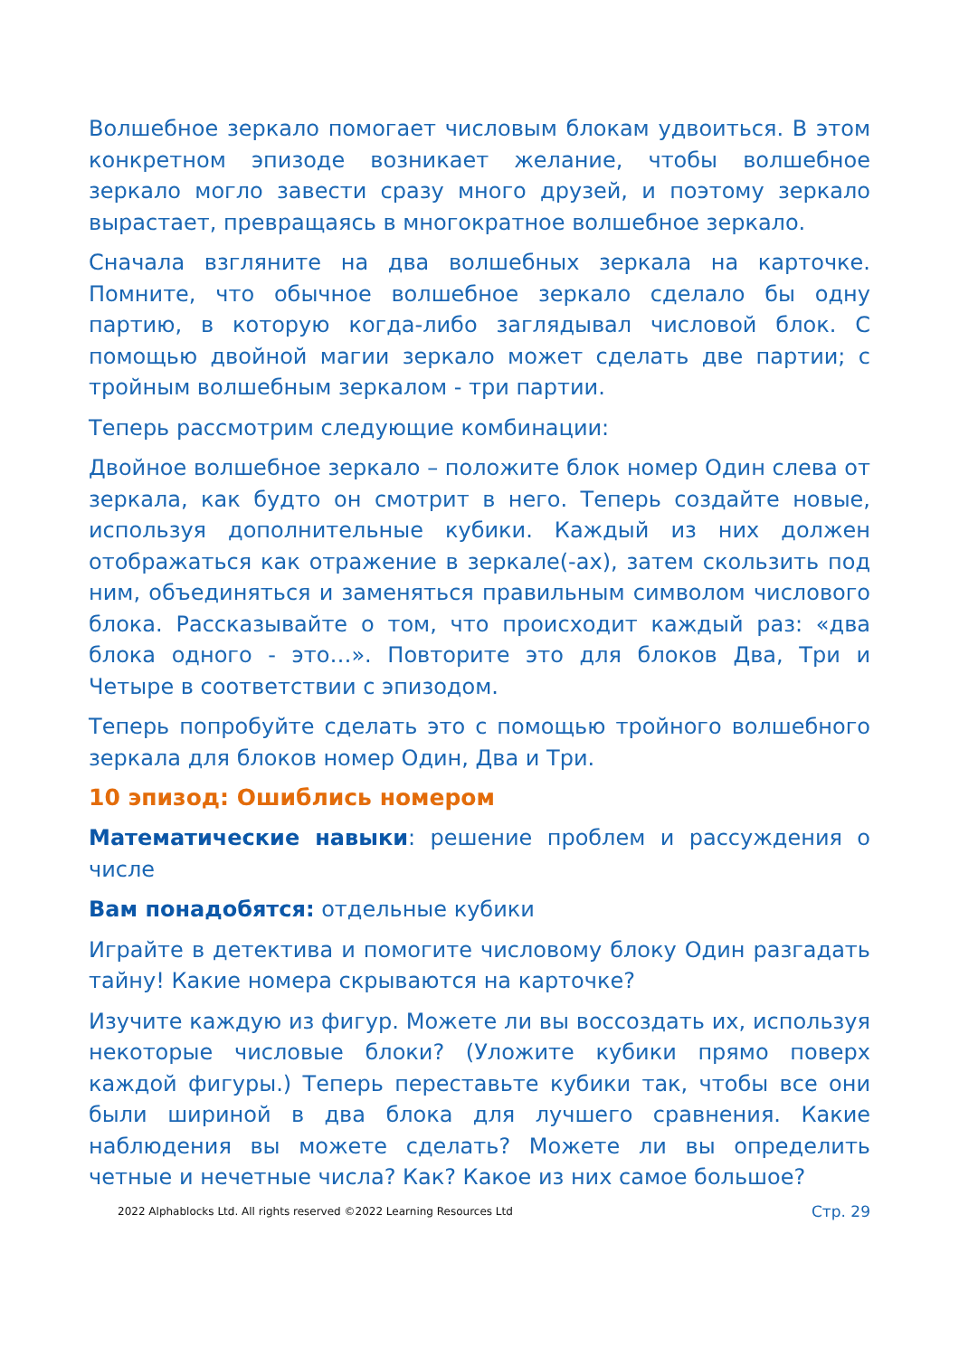Волшебное зеркало помогает числовым блокам удвоиться. В этом конкретном эпизоде возникает желание, чтобы волшебное зеркало могло завести сразу много друзей, и поэтому зеркало вырастает, превращаясь в многократное волшебное зеркало.
Сначала взгляните на два волшебных зеркала на карточке. Помните, что обычное волшебное зеркало сделало бы одну партию, в которую когда-либо заглядывал числовой блок. С помощью двойной магии зеркало может сделать две партии; с тройным волшебным зеркалом - три партии.
Теперь рассмотрим следующие комбинации:
Двойное волшебное зеркало – положите блок номер Один слева от зеркала, как будто он смотрит в него. Теперь создайте новые, используя дополнительные кубики. Каждый из них должен отображаться как отражение в зеркале(-ах), затем скользить под ним, объединяться и заменяться правильным символом числового блока. Рассказывайте о том, что происходит каждый раз: «два блока одного - это…». Повторите это для блоков Два, Три и Четыре в соответствии с эпизодом.
Теперь попробуйте сделать это с помощью тройного волшебного зеркала для блоков номер Один, Два и Три.
10 эпизод: Ошиблись номером
Математические навыки: решение проблем и рассуждения о числе
Вам понадобятся: отдельные кубики
Играйте в детектива и помогите числовому блоку Один разгадать тайну! Какие номера скрываются на карточке?
Изучите каждую из фигур. Можете ли вы воссоздать их, используя некоторые числовые блоки? (Уложите кубики прямо поверх каждой фигуры.) Теперь переставьте кубики так, чтобы все они были шириной в два блока для лучшего сравнения. Какие наблюдения вы можете сделать? Можете ли вы определить четные и нечетные числа? Как? Какое из них самое большое?
2022 Alphablocks Ltd. All rights reserved ©2022 Learning Resources Ltd Стр. 29